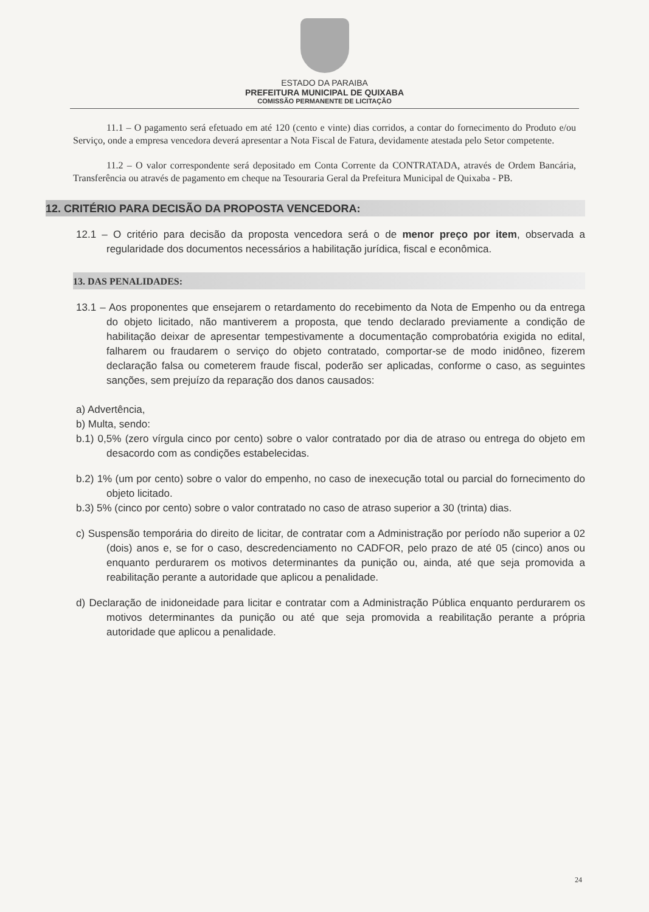ESTADO DA PARAIBA
PREFEITURA MUNICIPAL DE QUIXABA
COMISSÃO PERMANENTE DE LICITAÇÃO
11.1 – O pagamento será efetuado em até 120 (cento e vinte) dias corridos, a contar do fornecimento do Produto e/ou Serviço, onde a empresa vencedora deverá apresentar a Nota Fiscal de Fatura, devidamente atestada pelo Setor competente.
11.2 – O valor correspondente será depositado em Conta Corrente da CONTRATADA, através de Ordem Bancária, Transferência ou através de pagamento em cheque na Tesouraria Geral da Prefeitura Municipal de Quixaba - PB.
12. CRITÉRIO PARA DECISÃO DA PROPOSTA VENCEDORA:
12.1 – O critério para decisão da proposta vencedora será o de menor preço por item, observada a regularidade dos documentos necessários a habilitação jurídica, fiscal e econômica.
13. DAS PENALIDADES:
13.1 – Aos proponentes que ensejarem o retardamento do recebimento da Nota de Empenho ou da entrega do objeto licitado, não mantiverem a proposta, que tendo declarado previamente a condição de habilitação deixar de apresentar tempestivamente a documentação comprobatória exigida no edital, falharem ou fraudarem o serviço do objeto contratado, comportar-se de modo inidôneo, fizerem declaração falsa ou cometerem fraude fiscal, poderão ser aplicadas, conforme o caso, as seguintes sanções, sem prejuízo da reparação dos danos causados:
a) Advertência,
b) Multa, sendo:
b.1) 0,5% (zero vírgula cinco por cento) sobre o valor contratado por dia de atraso ou entrega do objeto em desacordo com as condições estabelecidas.
b.2) 1% (um por cento) sobre o valor do empenho, no caso de inexecução total ou parcial do fornecimento do objeto licitado.
b.3) 5% (cinco por cento) sobre o valor contratado no caso de atraso superior a 30 (trinta) dias.
c) Suspensão temporária do direito de licitar, de contratar com a Administração por período não superior a 02 (dois) anos e, se for o caso, descredenciamento no CADFOR, pelo prazo de até 05 (cinco) anos ou enquanto perdurarem os motivos determinantes da punição ou, ainda, até que seja promovida a reabilitação perante a autoridade que aplicou a penalidade.
d) Declaração de inidoneidade para licitar e contratar com a Administração Pública enquanto perdurarem os motivos determinantes da punição ou até que seja promovida a reabilitação perante a própria autoridade que aplicou a penalidade.
24